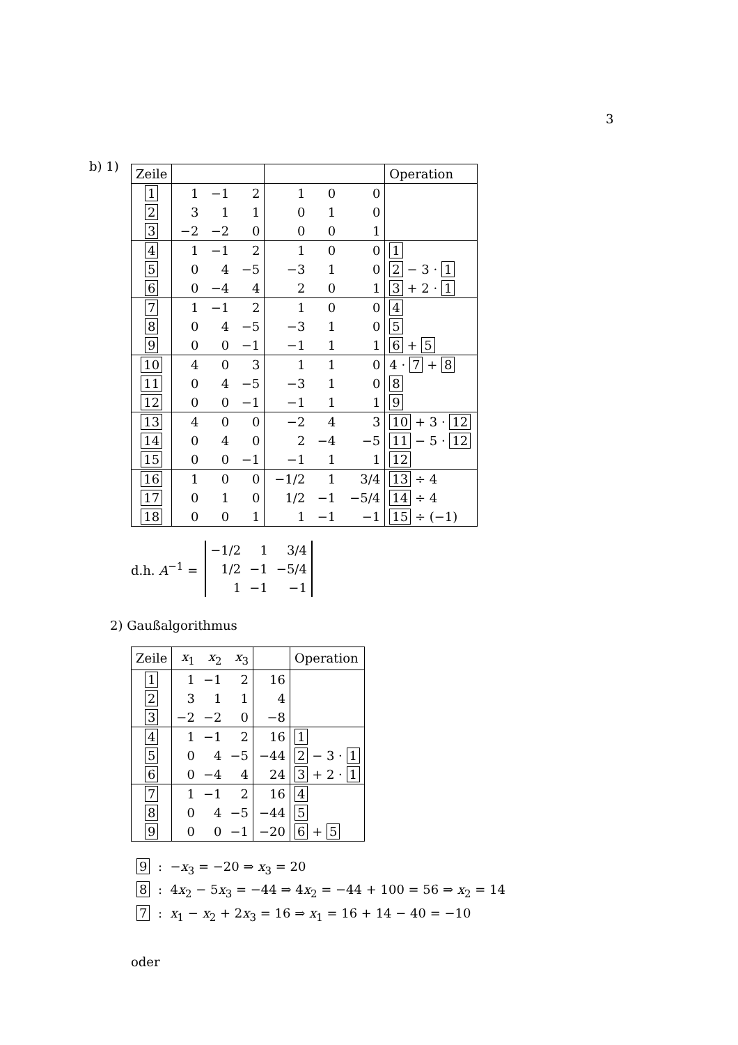3
b) 1)
| Zeile | | | | | | | Operation |
| --- | --- | --- | --- | --- | --- | --- | --- |
| 1 | 1 | −1 | 2 | 1 | 0 | 0 | |
| 2 | 3 | 1 | 1 | 0 | 1 | 0 | |
| 3 | −2 | −2 | 0 | 0 | 0 | 1 | |
| 4 | 1 | −1 | 2 | 1 | 0 | 0 | 1 |
| 5 | 0 | 4 | −5 | −3 | 1 | 0 | 2 − 3 · 1 |
| 6 | 0 | −4 | 4 | 2 | 0 | 1 | 3 + 2 · 1 |
| 7 | 1 | −1 | 2 | 1 | 0 | 0 | 4 |
| 8 | 0 | 4 | −5 | −3 | 1 | 0 | 5 |
| 9 | 0 | 0 | −1 | −1 | 1 | 1 | 6 + 5 |
| 10 | 4 | 0 | 3 | 1 | 1 | 0 | 4 · 7 + 8 |
| 11 | 0 | 4 | −5 | −3 | 1 | 0 | 8 |
| 12 | 0 | 0 | −1 | −1 | 1 | 1 | 9 |
| 13 | 4 | 0 | 0 | −2 | 4 | 3 | 10 + 3 · 12 |
| 14 | 0 | 4 | 0 | 2 | −4 | −5 | 11 − 5 · 12 |
| 15 | 0 | 0 | −1 | −1 | 1 | 1 | 12 |
| 16 | 1 | 0 | 0 | −1/2 | 1 | 3/4 | 13 ÷ 4 |
| 17 | 0 | 1 | 0 | 1/2 | −1 | −5/4 | 14 ÷ 4 |
| 18 | 0 | 0 | 1 | 1 | −1 | −1 | 15 ÷ (−1) |
d.h. A<sup>−1</sup> =
| −1/2 | 1 | 3/4 |
| 1/2 | −1 | −5/4 |
| 1 | −1 | −1 |
2) Gaußalgorithmus
| Zeile | x<sub>1</sub> | x<sub>2</sub> | x<sub>3</sub> | | Operation |
| --- | --- | --- | --- | --- | --- |
| 1 | 1 | −1 | 2 | 16 | |
| 2 | 3 | 1 | 1 | 4 | |
| 3 | −2 | −2 | 0 | −8 | |
| 4 | 1 | −1 | 2 | 16 | 1 |
| 5 | 0 | 4 | −5 | −44 | 2 − 3 · 1 |
| 6 | 0 | −4 | 4 | 24 | 3 + 2 · 1 |
| 7 | 1 | −1 | 2 | 16 | 4 |
| 8 | 0 | 4 | −5 | −44 | 5 |
| 9 | 0 | 0 | −1 | −20 | 6 + 5 |
9 : −x<sub>3</sub> = −20 ⇒ x<sub>3</sub> = 20
8 : 4x<sub>2</sub> − 5x<sub>3</sub> = −44 ⇒ 4x<sub>2</sub> = −44 + 100 = 56 ⇒ x<sub>2</sub> = 14
7 : x<sub>1</sub> − x<sub>2</sub> + 2x<sub>3</sub> = 16 ⇒ x<sub>1</sub> = 16 + 14 − 40 = −10
oder